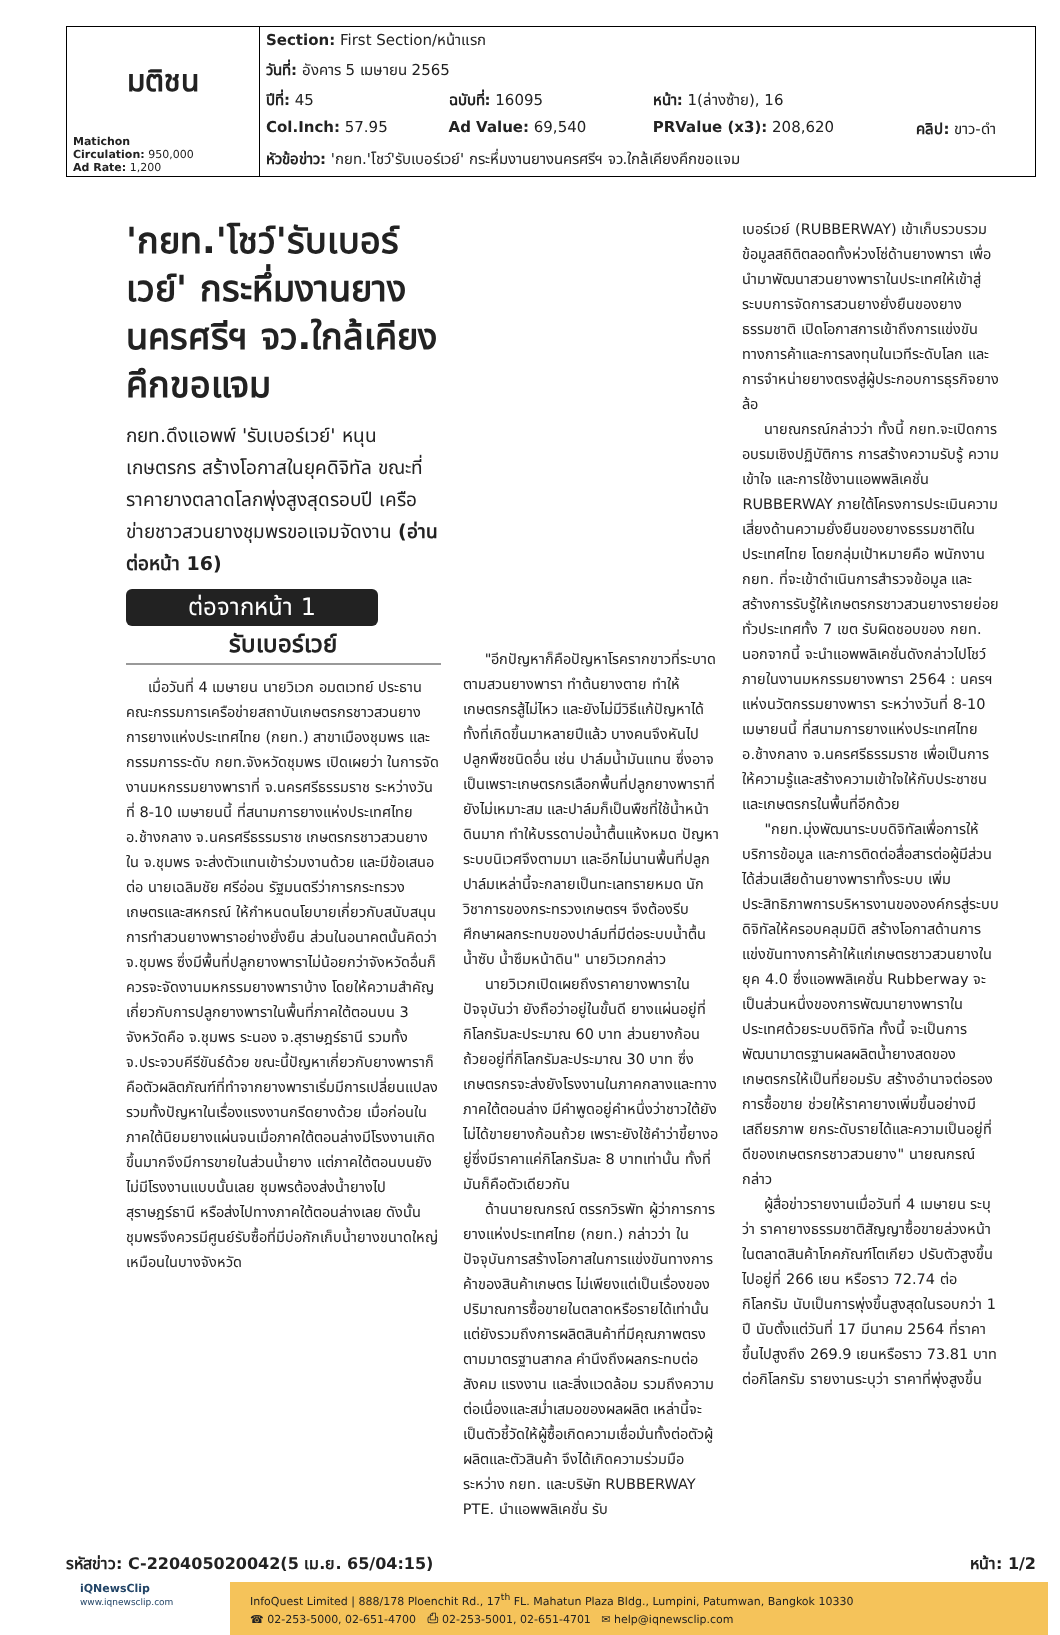| มติชน Matichon Circulation: 950,000 Ad Rate: 1,200 | Section: First Section/หน้าแรก | | | |
| | วันที่: อังคาร 5 เมษายน 2565 | | | |
| | ปีที่: 45 | ฉบับที่: 16095 | หน้า: 1(ล่างซ้าย), 16 | |
| | Col.Inch: 57.95 | Ad Value: 69,540 | PRValue (x3): 208,620 | คลิป: ขาว-ดำ |
| | หัวข้อข่าว: 'กยท.'โชว์'รับเบอร์เวย์' กระหึ่มงานยางนครศรีฯ จว.ใกล้เคียงคึกขอแจม | | | |
'กยท.'โชว์'รับเบอร์เวย์' กระหึ่มงานยางนครศรีฯ จว.ใกล้เคียงคึกขอแจม
กยท.ดึงแอพพ์ 'รับเบอร์เวย์' หนุนเกษตรกร สร้างโอกาสในยุคดิจิทัล ขณะที่ราคายางตลาดโลกพุ่งสูงสุดรอบปี เครือข่ายชาวสวนยางชุมพรขอแจมจัดงาน (อ่านต่อหน้า 16)
ต่อจากหน้า 1
รับเบอร์เวย์
เมื่อวันที่ 4 เมษายน นายวิเวก อมตเวทย์ ประธานคณะกรรมการเครือข่ายสถาบันเกษตรกรชาวสวนยาง การยางแห่งประเทศไทย (กยท.) สาขาเมืองชุมพร และกรรมการระดับ กยท.จังหวัดชุมพร เปิดเผยว่า ในการจัดงานมหกรรมยางพาราที่ จ.นครศรีธรรมราช ระหว่างวันที่ 8-10 เมษายนนี้ ที่สนามการยางแห่งประเทศไทย อ.ช้างกลาง จ.นครศรีธรรมราช เกษตรกรชาวสวนยางใน จ.ชุมพร จะส่งตัวแทนเข้าร่วมงานด้วย และมีข้อเสนอต่อ นายเฉลิมชัย ศรีอ่อน รัฐมนตรีว่าการกระทรวงเกษตรและสหกรณ์ ให้กำหนดนโยบายเกี่ยวกับสนับสนุนการทำสวนยางพาราอย่างยั่งยืน ส่วนในอนาคตนั้นคิดว่า จ.ชุมพร ซึ่งมีพื้นที่ปลูกยางพาราไม่น้อยกว่าจังหวัดอื่นก็ควรจะจัดงานมหกรรมยางพาราบ้าง โดยให้ความสำคัญเกี่ยวกับการปลูกยางพาราในพื้นที่ภาคใต้ตอนบน 3 จังหวัดคือ จ.ชุมพร ระนอง จ.สุราษฎร์ธานี รวมทั้ง จ.ประจวบคีรีขันธ์ด้วย ขณะนี้ปัญหาเกี่ยวกับยางพาราก็คือตัวผลิตภัณฑ์ที่ทำจากยางพาราเริ่มมีการเปลี่ยนแปลง รวมทั้งปัญหาในเรื่องแรงงานกรีดยางด้วย เมื่อก่อนในภาคใต้นิยมยางแผ่นจนเมื่อภาคใต้ตอนล่างมีโรงงานเกิดขึ้นมากจึงมีการขายในส่วนน้ำยาง แต่ภาคใต้ตอนบนยังไม่มีโรงงานแบบนั้นเลย ชุมพรต้องส่งน้ำยางไปสุราษฎร์ธานี หรือส่งไปทางภาคใต้ตอนล่างเลย ดังนั้น ชุมพรจึงควรมีศูนย์รับซื้อที่มีบ่อกักเก็บน้ำยางขนาดใหญ่เหมือนในบางจังหวัด
"อีกปัญหาก็คือปัญหาโรครากขาวที่ระบาดตามสวนยางพารา ทำต้นยางตาย ทำให้เกษตรกรสู้ไม่ไหว และยังไม่มีวิธีแก้ปัญหาได้ทั้งที่เกิดขึ้นมาหลายปีแล้ว บางคนจึงหันไปปลูกพืชชนิดอื่น เช่น ปาล์มน้ำมันแทน ซึ่งอาจเป็นเพราะเกษตรกรเลือกพื้นที่ปลูกยางพาราที่ยังไม่เหมาะสม และปาล์มก็เป็นพืชที่ใช้น้ำหน้าดินมาก ทำให้บรรดาบ่อน้ำตื้นแห้งหมด ปัญหาระบบนิเวศจึงตามมา และอีกไม่นานพื้นที่ปลูกปาล์มเหล่านี้จะกลายเป็นทะเลทรายหมด นักวิชาการของกระทรวงเกษตรฯ จึงต้องรีบศึกษาผลกระทบของปาล์มที่มีต่อระบบน้ำตื้น น้ำซับ น้ำซึมหน้าดิน" นายวิเวกกล่าว
นายวิเวกเปิดเผยถึงราคายางพาราในปัจจุบันว่า ยังถือว่าอยู่ในขั้นดี ยางแผ่นอยู่ที่กิโลกรัมละประมาณ 60 บาท ส่วนยางก้อนถ้วยอยู่ที่กิโลกรัมละประมาณ 30 บาท ซึ่งเกษตรกรจะส่งยังโรงงานในภาคกลางและทางภาคใต้ตอนล่าง มีคำพูดอยู่คำหนึ่งว่าชาวใต้ยังไม่ได้ขายยางก้อนถ้วย เพราะยังใช้คำว่าขี้ยางอยู่ซึ่งมีราคาแค่กิโลกรัมละ 8 บาทเท่านั้น ทั้งที่มันก็คือตัวเดียวกัน
ด้านนายณกรณ์ ตรรกวิรพัท ผู้ว่าการการยางแห่งประเทศไทย (กยท.) กล่าวว่า ในปัจจุบันการสร้างโอกาสในการแข่งขันทางการค้าของสินค้าเกษตร ไม่เพียงแต่เป็นเรื่องของปริมาณการซื้อขายในตลาดหรือรายได้เท่านั้น แต่ยังรวมถึงการผลิตสินค้าที่มีคุณภาพตรงตามมาตรฐานสากล คำนึงถึงผลกระทบต่อสังคม แรงงาน และสิ่งแวดล้อม รวมถึงความต่อเนื่องและสม่ำเสมอของผลผลิต เหล่านี้จะเป็นตัวชี้วัดให้ผู้ซื้อเกิดความเชื่อมั่นทั้งต่อตัวผู้ผลิตและตัวสินค้า จึงได้เกิดความร่วมมือระหว่าง กยท. และบริษัท RUBBERWAY PTE. นำแอพพลิเคชั่น รับ
เบอร์เวย์ (RUBBERWAY) เข้าเก็บรวบรวมข้อมูลสถิติตลอดทั้งห่วงโซ่ด้านยางพารา เพื่อนำมาพัฒนาสวนยางพาราในประเทศให้เข้าสู่ระบบการจัดการสวนยางยั่งยืนของยางธรรมชาติ เปิดโอกาสการเข้าถึงการแข่งขันทางการค้าและการลงทุนในเวทีระดับโลก และการจำหน่ายยางตรงสู่ผู้ประกอบการธุรกิจยางล้อ
นายณกรณ์กล่าวว่า ทั้งนี้ กยท.จะเปิดการอบรมเชิงปฏิบัติการ การสร้างความรับรู้ ความเข้าใจ และการใช้งานแอพพลิเคชั่น RUBBERWAY ภายใต้โครงการประเมินความเสี่ยงด้านความยั่งยืนของยางธรรมชาติในประเทศไทย โดยกลุ่มเป้าหมายคือ พนักงาน กยท. ที่จะเข้าดำเนินการสำรวจข้อมูล และสร้างการรับรู้ให้เกษตรกรชาวสวนยางรายย่อยทั่วประเทศทั้ง 7 เขต รับผิดชอบของ กยท. นอกจากนี้ จะนำแอพพลิเคชั่นดังกล่าวไปโชว์ภายในงานมหกรรมยางพารา 2564 : นครฯแห่งนวัตกรรมยางพารา ระหว่างวันที่ 8-10 เมษายนนี้ ที่สนามการยางแห่งประเทศไทย อ.ช้างกลาง จ.นครศรีธรรมราช เพื่อเป็นการให้ความรู้และสร้างความเข้าใจให้กับประชาชนและเกษตรกรในพื้นที่อีกด้วย
"กยท.มุ่งพัฒนาระบบดิจิทัลเพื่อการให้บริการข้อมูล และการติดต่อสื่อสารต่อผู้มีส่วนได้ส่วนเสียด้านยางพาราทั้งระบบ เพิ่มประสิทธิภาพการบริหารงานขององค์กรสู่ระบบดิจิทัลให้ครอบคลุมมิติ สร้างโอกาสด้านการแข่งขันทางการค้าให้แก่เกษตรชาวสวนยางในยุค 4.0 ซึ่งแอพพลิเคชั่น Rubberway จะเป็นส่วนหนึ่งของการพัฒนายางพาราในประเทศด้วยระบบดิจิทัล ทั้งนี้ จะเป็นการพัฒนามาตรฐานผลผลิตน้ำยางสดของเกษตรกรให้เป็นที่ยอมรับ สร้างอำนาจต่อรองการซื้อขาย ช่วยให้ราคายางเพิ่มขึ้นอย่างมีเสถียรภาพ ยกระดับรายได้และความเป็นอยู่ที่ดีของเกษตรกรชาวสวนยาง" นายณกรณ์กล่าว
ผู้สื่อข่าวรายงานเมื่อวันที่ 4 เมษายน ระบุว่า ราคายางธรรมชาติสัญญาซื้อขายล่วงหน้าในตลาดสินค้าโภคภัณฑ์โตเกียว ปรับตัวสูงขึ้น ไปอยู่ที่ 266 เยน หรือราว 72.74 ต่อกิโลกรัม นับเป็นการพุ่งขึ้นสูงสุดในรอบกว่า 1 ปี นับตั้งแต่วันที่ 17 มีนาคม 2564 ที่ราคาขึ้นไปสูงถึง 269.9 เยนหรือราว 73.81 บาทต่อกิโลกรัม รายงานระบุว่า ราคาที่พุ่งสูงขึ้น
รหัสข่าว: C-220405020042(5 เม.ย. 65/04:15) หน้า: 1/2
iQNewsClip
www.iqnewsclip.com
InfoQuest Limited | 888/178 Ploenchit Rd., 17<sup>th</sup> FL. Mahatun Plaza Bldg., Lumpini, Patumwan, Bangkok 10330
☎ 02-253-5000, 02-651-4700 ⎙ 02-253-5001, 02-651-4701 ✉ help@iqnewsclip.com